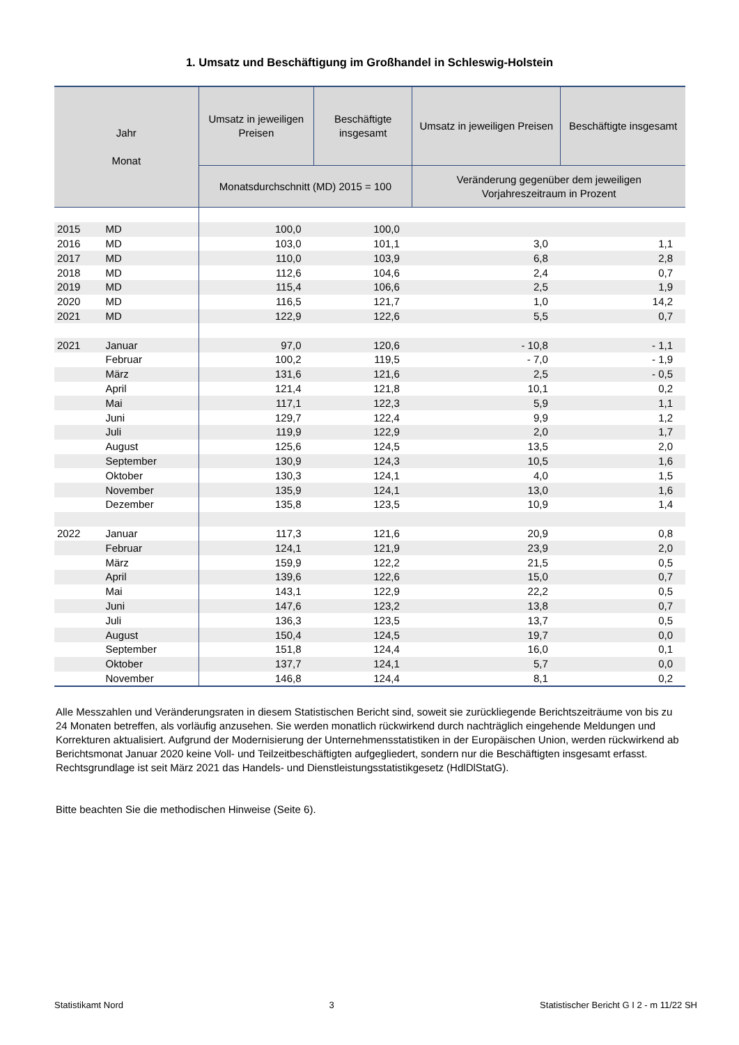1. Umsatz und Beschäftigung im Großhandel in Schleswig-Holstein
| Jahr Monat | | Umsatz in jeweiligen Preisen | Beschäftigte insgesamt | Umsatz in jeweiligen Preisen | Beschäftigte insgesamt |
| --- | --- | --- | --- | --- | --- |
| | | Monatsdurchschnitt (MD) 2015 = 100 | | Veränderung gegenüber dem jeweiligen Vorjahreszeitraum in Prozent | |
| 2015 | MD | 100,0 | 100,0 | | |
| 2016 | MD | 103,0 | 101,1 | 3,0 | 1,1 |
| 2017 | MD | 110,0 | 103,9 | 6,8 | 2,8 |
| 2018 | MD | 112,6 | 104,6 | 2,4 | 0,7 |
| 2019 | MD | 115,4 | 106,6 | 2,5 | 1,9 |
| 2020 | MD | 116,5 | 121,7 | 1,0 | 14,2 |
| 2021 | MD | 122,9 | 122,6 | 5,5 | 0,7 |
| 2021 | Januar | 97,0 | 120,6 | - 10,8 | - 1,1 |
| | Februar | 100,2 | 119,5 | - 7,0 | - 1,9 |
| | März | 131,6 | 121,6 | 2,5 | - 0,5 |
| | April | 121,4 | 121,8 | 10,1 | 0,2 |
| | Mai | 117,1 | 122,3 | 5,9 | 1,1 |
| | Juni | 129,7 | 122,4 | 9,9 | 1,2 |
| | Juli | 119,9 | 122,9 | 2,0 | 1,7 |
| | August | 125,6 | 124,5 | 13,5 | 2,0 |
| | September | 130,9 | 124,3 | 10,5 | 1,6 |
| | Oktober | 130,3 | 124,1 | 4,0 | 1,5 |
| | November | 135,9 | 124,1 | 13,0 | 1,6 |
| | Dezember | 135,8 | 123,5 | 10,9 | 1,4 |
| 2022 | Januar | 117,3 | 121,6 | 20,9 | 0,8 |
| | Februar | 124,1 | 121,9 | 23,9 | 2,0 |
| | März | 159,9 | 122,2 | 21,5 | 0,5 |
| | April | 139,6 | 122,6 | 15,0 | 0,7 |
| | Mai | 143,1 | 122,9 | 22,2 | 0,5 |
| | Juni | 147,6 | 123,2 | 13,8 | 0,7 |
| | Juli | 136,3 | 123,5 | 13,7 | 0,5 |
| | August | 150,4 | 124,5 | 19,7 | 0,0 |
| | September | 151,8 | 124,4 | 16,0 | 0,1 |
| | Oktober | 137,7 | 124,1 | 5,7 | 0,0 |
| | November | 146,8 | 124,4 | 8,1 | 0,2 |
Alle Messzahlen und Veränderungsraten in diesem Statistischen Bericht sind, soweit sie zurückliegende Berichtszeiträume von bis zu 24 Monaten betreffen, als vorläufig anzusehen. Sie werden monatlich rückwirkend durch nachträglich eingehende Meldungen und Korrekturen aktualisiert. Aufgrund der Modernisierung der Unternehmensstatistiken in der Europäischen Union, werden rückwirkend ab Berichtsmonat Januar 2020 keine Voll- und Teilzeitbeschäftigten aufgegliedert, sondern nur die Beschäftigten insgesamt erfasst. Rechtsgrundlage ist seit März 2021 das Handels- und Dienstleistungsstatistikgesetz (HdlDlStatG).
Bitte beachten Sie die methodischen Hinweise (Seite 6).
Statistikamt Nord 3 Statistischer Bericht G I 2 - m 11/22 SH